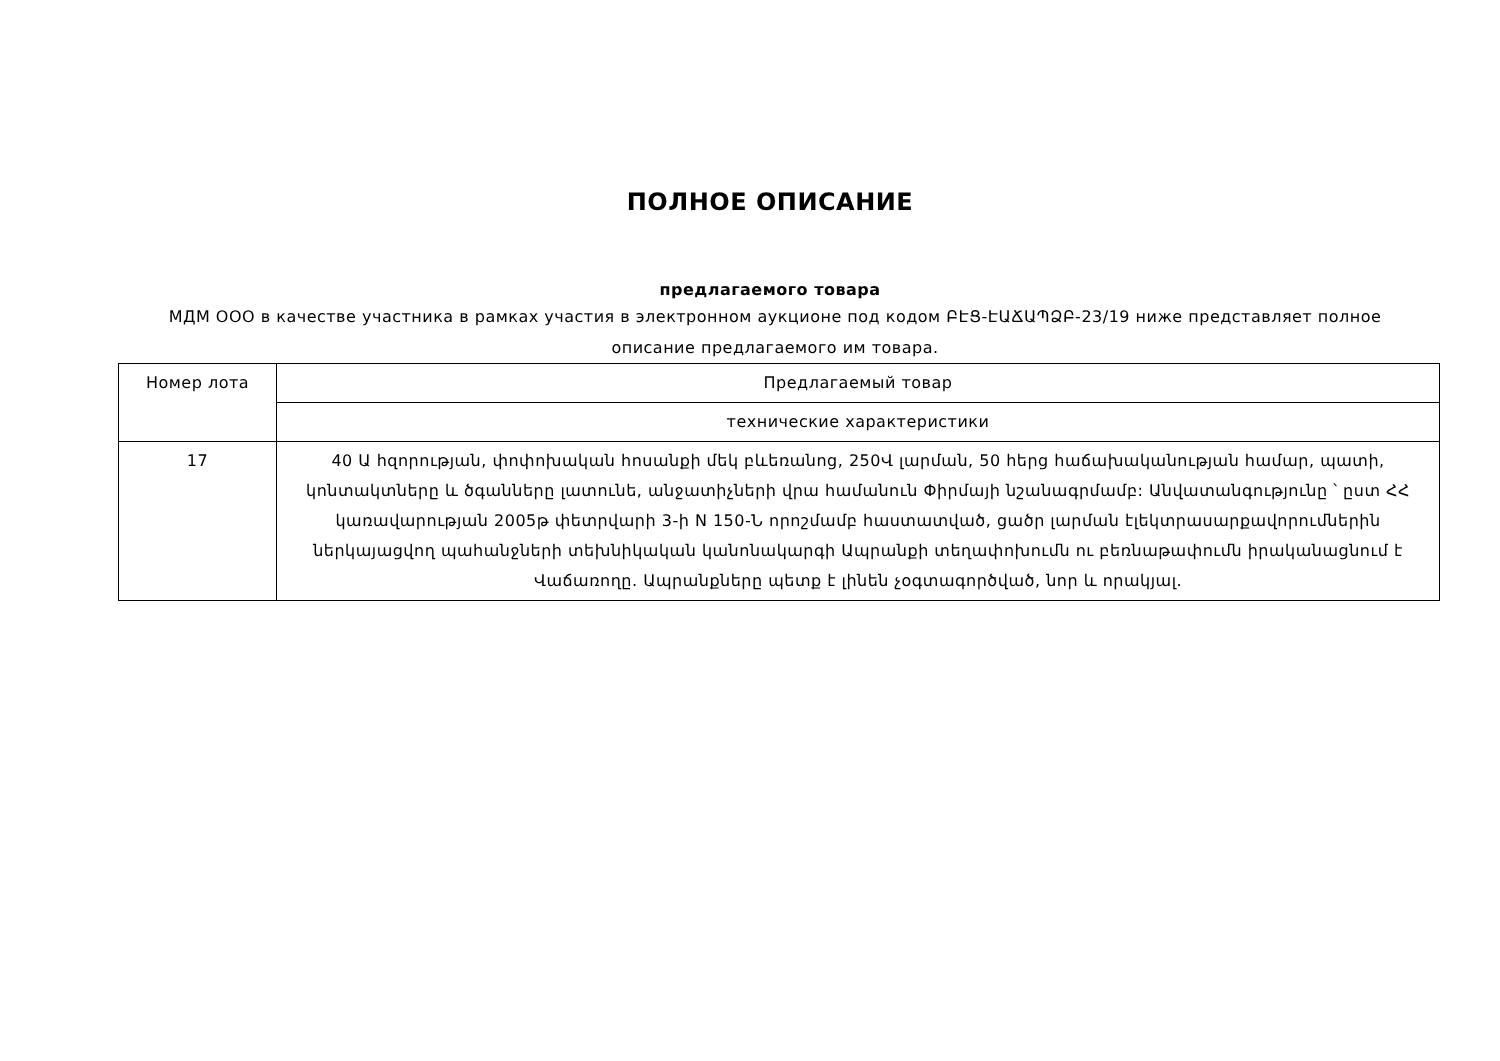ПОЛНОЕ ОПИСАНИЕ
предлагаемого товара
МДМ ООО в качестве участника в рамках участия в электронном аукционе под кодом ԲԷՑ-ԷԱՃԱՊՁԲ-23/19 ниже представляет полное описание предлагаемого им товара.
| Номер лота | Предлагаемый товар |
| | технические характеристики |
| 17 | 40 Ա հզորության, փոփոխական հոսանքի մեկ բևեռանոց, 250Վ լարման, 50 հերց հաճախականության համար, պատի, կոնտակտները և ծգանները լատունե, անջատիչների վրա համանուն Փիրմայի նշանագրմամբ: Անվատանգությունը ՝ ըստ ՀՀ կառավարության 2005թ փետրվարի 3-ի N 150-Ն որոշմամբ հաստատված, ցածր լարման էլեկտրասարքավորումներին ներկայացվող պահանջների տեխնիկական կանոնակարգի Ապրանքի տեղափոխումն ու բեռնաթափումն իրականացնում է Վաճառողը. Ապրանքները պետք է լինեն չօգտագործված, նոր և որակյալ. |